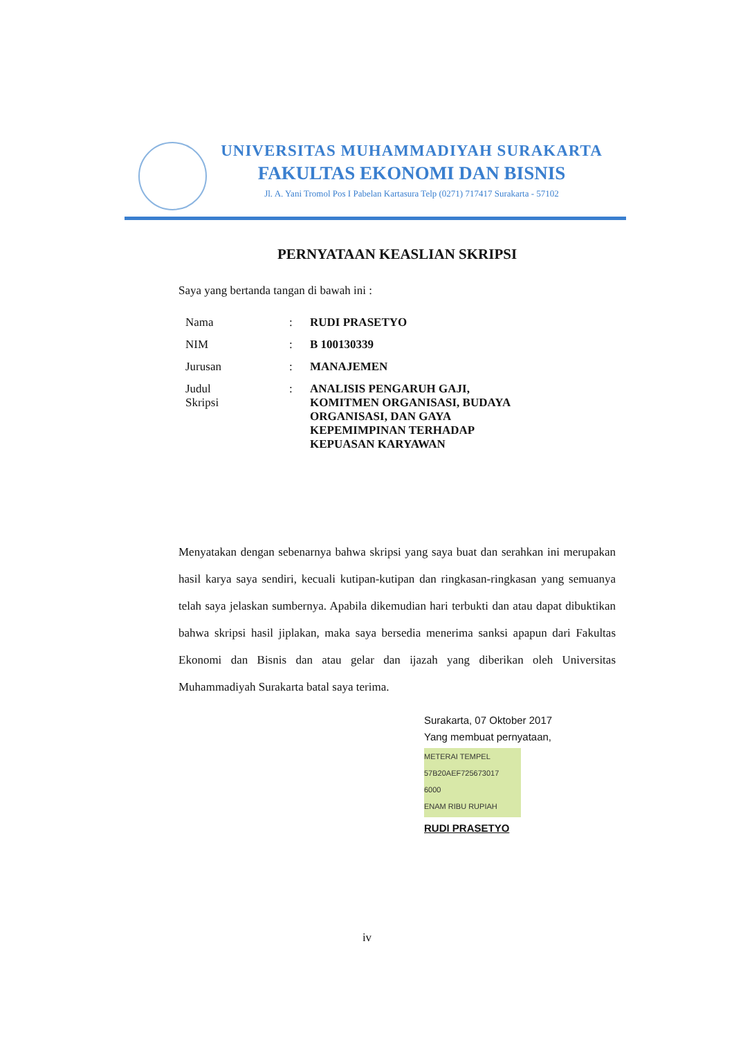UNIVERSITAS MUHAMMADIYAH SURAKARTA
FAKULTAS EKONOMI DAN BISNIS
Jl. A. Yani Tromol Pos I Pabelan Kartasura Telp (0271) 717417 Surakarta - 57102
PERNYATAAN KEASLIAN SKRIPSI
Saya yang bertanda tangan di bawah ini :
| Nama | : | RUDI PRASETYO |
| NIM | : | B 100130339 |
| Jurusan | : | MANAJEMEN |
| Judul Skripsi | : | ANALISIS PENGARUH GAJI, KOMITMEN ORGANISASI, BUDAYA ORGANISASI, DAN GAYA KEPEMIMPINAN TERHADAP KEPUASAN KARYAWAN |
Menyatakan dengan sebenarnya bahwa skripsi yang saya buat dan serahkan ini merupakan hasil karya saya sendiri, kecuali kutipan-kutipan dan ringkasan-ringkasan yang semuanya telah saya jelaskan sumbernya. Apabila dikemudian hari terbukti dan atau dapat dibuktikan bahwa skripsi hasil jiplakan, maka saya bersedia menerima sanksi apapun dari Fakultas Ekonomi dan Bisnis dan atau gelar dan ijazah yang diberikan oleh Universitas Muhammadiyah Surakarta batal saya terima.
Surakarta, 07 Oktober 2017
Yang membuat pernyataan,
METERAI TEMPEL
57B20AEF725673017
6000
ENAM RIBU RUPIAH
RUDI PRASETYO
iv